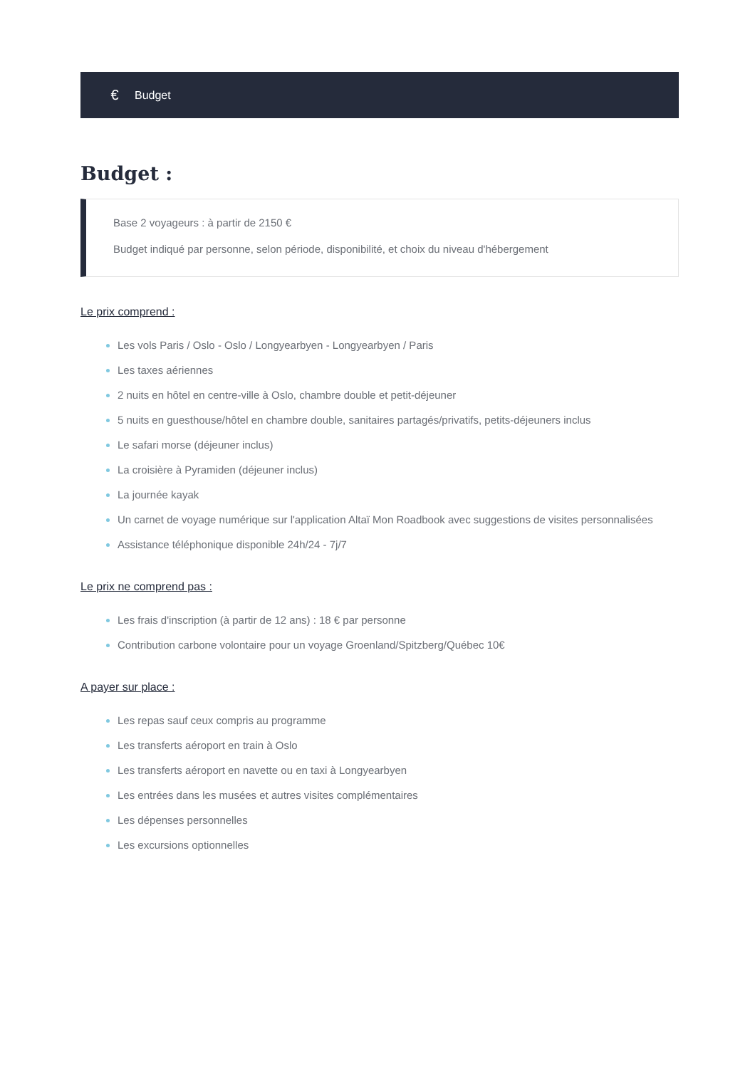€ Budget
Budget :
Base 2 voyageurs : à partir de 2150 €
Budget indiqué par personne, selon période, disponibilité, et choix du niveau d'hébergement
Le prix comprend :
Les vols Paris / Oslo - Oslo / Longyearbyen - Longyearbyen / Paris
Les taxes aériennes
2 nuits en hôtel en centre-ville à Oslo, chambre double et petit-déjeuner
5 nuits en guesthouse/hôtel en chambre double, sanitaires partagés/privatifs, petits-déjeuners inclus
Le safari morse (déjeuner inclus)
La croisière à Pyramiden (déjeuner inclus)
La journée kayak
Un carnet de voyage numérique sur l'application Altaï Mon Roadbook avec suggestions de visites personnalisées
Assistance téléphonique disponible 24h/24 - 7j/7
Le prix ne comprend pas :
Les frais d'inscription (à partir de 12 ans) : 18 € par personne
Contribution carbone volontaire pour un voyage Groenland/Spitzberg/Québec 10€
A payer sur place :
Les repas sauf ceux compris au programme
Les transferts aéroport en train à Oslo
Les transferts aéroport en navette ou en taxi à Longyearbyen
Les entrées dans les musées et autres visites complémentaires
Les dépenses personnelles
Les excursions optionnelles